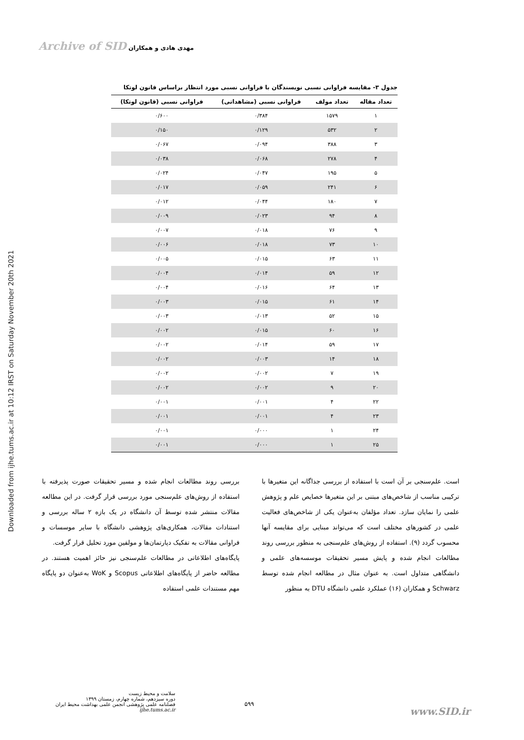Downloaded from ijhe.tums.ac.ir at 10:12 IRST on Saturday November 20th 2021
Archive of SID مهدی هادی و همکاران
جدول ۳- مقایسه فراوانی نسبی نویسندگان با فراوانی نسبی مورد انتظار براساس قانون لوتکا
| تعداد مقاله | تعداد مولف | فراوانی نسبی (مشاهداتی) | فراوانی نسبی (قانون لوتکا) |
| --- | --- | --- | --- |
| ۱ | ۱۵۷۹ | ۰/۳۸۴ | ۰/۶۰۰ |
| ۲ | ۵۳۲ | ۰/۱۲۹ | ۰/۱۵۰ |
| ۳ | ۳۸۸ | ۰/۰۹۴ | ۰/۰۶۷ |
| ۴ | ۲۷۸ | ۰/۰۶۸ | ۰/۰۳۸ |
| ۵ | ۱۹۵ | ۰/۰۴۷ | ۰/۰۲۴ |
| ۶ | ۲۴۱ | ۰/۰۵۹ | ۰/۰۱۷ |
| ۷ | ۱۸۰ | ۰/۰۴۴ | ۰/۰۱۲ |
| ۸ | ۹۴ | ۰/۰۲۳ | ۰/۰۰۹ |
| ۹ | ۷۶ | ۰/۰۱۸ | ۰/۰۰۷ |
| ۱۰ | ۷۳ | ۰/۰۱۸ | ۰/۰۰۶ |
| ۱۱ | ۶۳ | ۰/۰۱۵ | ۰/۰۰۵ |
| ۱۲ | ۵۹ | ۰/۰۱۴ | ۰/۰۰۴ |
| ۱۳ | ۶۴ | ۰/۰۱۶ | ۰/۰۰۴ |
| ۱۴ | ۶۱ | ۰/۰۱۵ | ۰/۰۰۳ |
| ۱۵ | ۵۲ | ۰/۰۱۳ | ۰/۰۰۳ |
| ۱۶ | ۶۰ | ۰/۰۱۵ | ۰/۰۰۲ |
| ۱۷ | ۵۹ | ۰/۰۱۴ | ۰/۰۰۲ |
| ۱۸ | ۱۴ | ۰/۰۰۳ | ۰/۰۰۲ |
| ۱۹ | ۷ | ۰/۰۰۲ | ۰/۰۰۲ |
| ۲۰ | ۹ | ۰/۰۰۲ | ۰/۰۰۲ |
| ۲۲ | ۴ | ۰/۰۰۱ | ۰/۰۰۱ |
| ۲۳ | ۴ | ۰/۰۰۱ | ۰/۰۰۱ |
| ۲۴ | ۱ | ۰/۰۰۰ | ۰/۰۰۱ |
| ۲۵ | ۱ | ۰/۰۰۰ | ۰/۰۰۱ |
است. علم‌سنجی بر آن است با استفاده از بررسی جداگانه این متغیرها با ترکیبی مناسب از شاخص‌های مبتنی بر این متغیرها خصایص علم و پژوهش علمی را نمایان سازد. تعداد مؤلفان به‌عنوان یکی از شاخص‌های فعالیت علمی در کشورهای مختلف است که می‌تواند مبنایی برای مقایسه آنها محسوب گردد (۹). استفاده از روش‌های علم‌سنجی به منظور بررسی روند مطالعات انجام شده و پایش مسیر تحقیقات موسسه‌های علمی و دانشگاهی متداول است. به عنوان مثال در مطالعه انجام شده توسط Schwarz و همکاران (۱۶) عملکرد علمی دانشگاه DTU به منظور
بررسی روند مطالعات انجام شده و مسیر تحقیقات صورت پذیرفته با استفاده از روش‌های علم‌سنجی مورد بررسی قرار گرفت. در این مطالعه مقالات منتشر شده توسط آن دانشگاه در یک بازه ۲ ساله بررسی و استنادات مقالات، همکاری‌های پژوهشی دانشگاه با سایر موسسات و فراوانی مقالات به تفکیک دپارتمان‌ها و مولفین مورد تحلیل قرار گرفت.
پایگاه‌های اطلاعاتی در مطالعات علم‌سنجی نیز حائز اهمیت هستند. در مطالعه حاضر از پایگاه‌های اطلاعاتی Scopus و WoK به‌عنوان دو پایگاه مهم مستندات علمی استفاده
سلامت و محیط زیست
دوره سیزدهم، شماره چهارم، زمستان ۱۳۹۹
فصلنامه علمی پژوهشی انجمن علمی بهداشت محیط ایران
ijhe.tums.ac.ir
۵۹۹
www.SID.ir